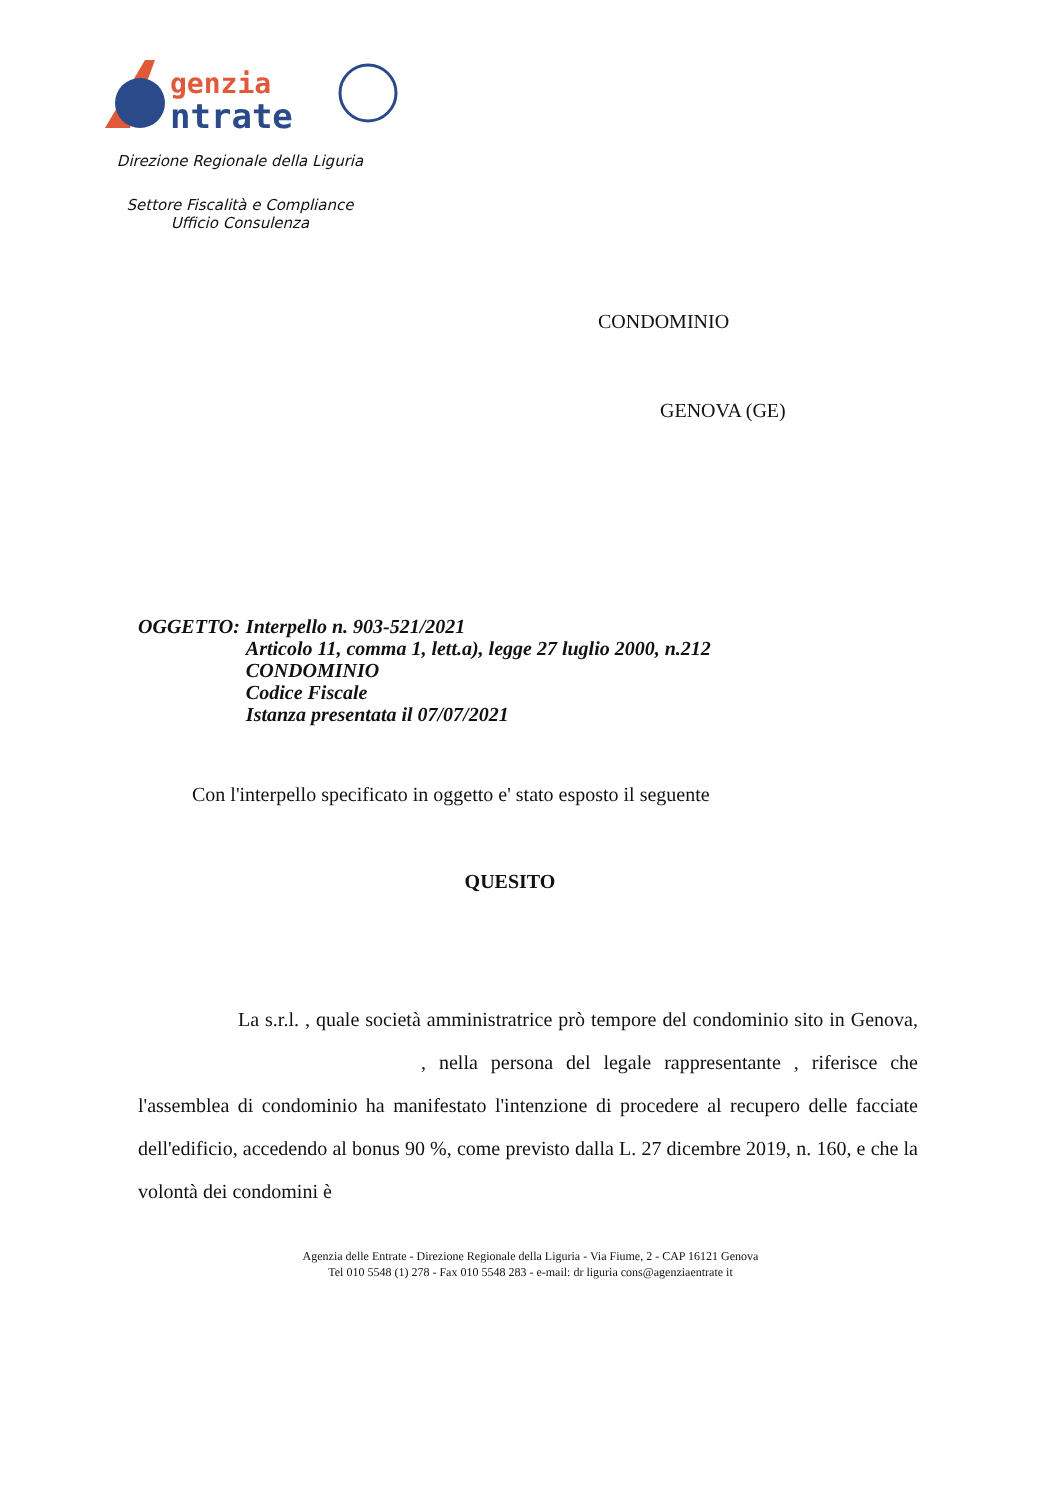genzia
ntrate
Direzione Regionale della Liguria
Settore Fiscalità e Compliance
Ufficio Consulenza
CONDOMINIO
GENOVA (GE)
| OGGETTO: | Interpello n. 903-521/2021 Articolo 11, comma 1, lett.a), legge 27 luglio 2000, n.212 CONDOMINIO Codice Fiscale Istanza presentata il 07/07/2021 |
Con l'interpello specificato in oggetto e' stato esposto il seguente
QUESITO
La s.r.l. , quale società amministratrice prò tempore del condominio sito in Genova, , nella persona del legale rappresentante , riferisce che l'assemblea di condominio ha manifestato l'intenzione di procedere al recupero delle facciate dell'edificio, accedendo al bonus 90 %, come previsto dalla L. 27 dicembre 2019, n. 160, e che la volontà dei condomini è
Agenzia delle Entrate - Direzione Regionale della Liguria - Via Fiume, 2 - CAP 16121 Genova
Tel 010 5548 (1) 278 - Fax 010 5548 283 - e-mail: dr liguria cons@agenziaentrate it